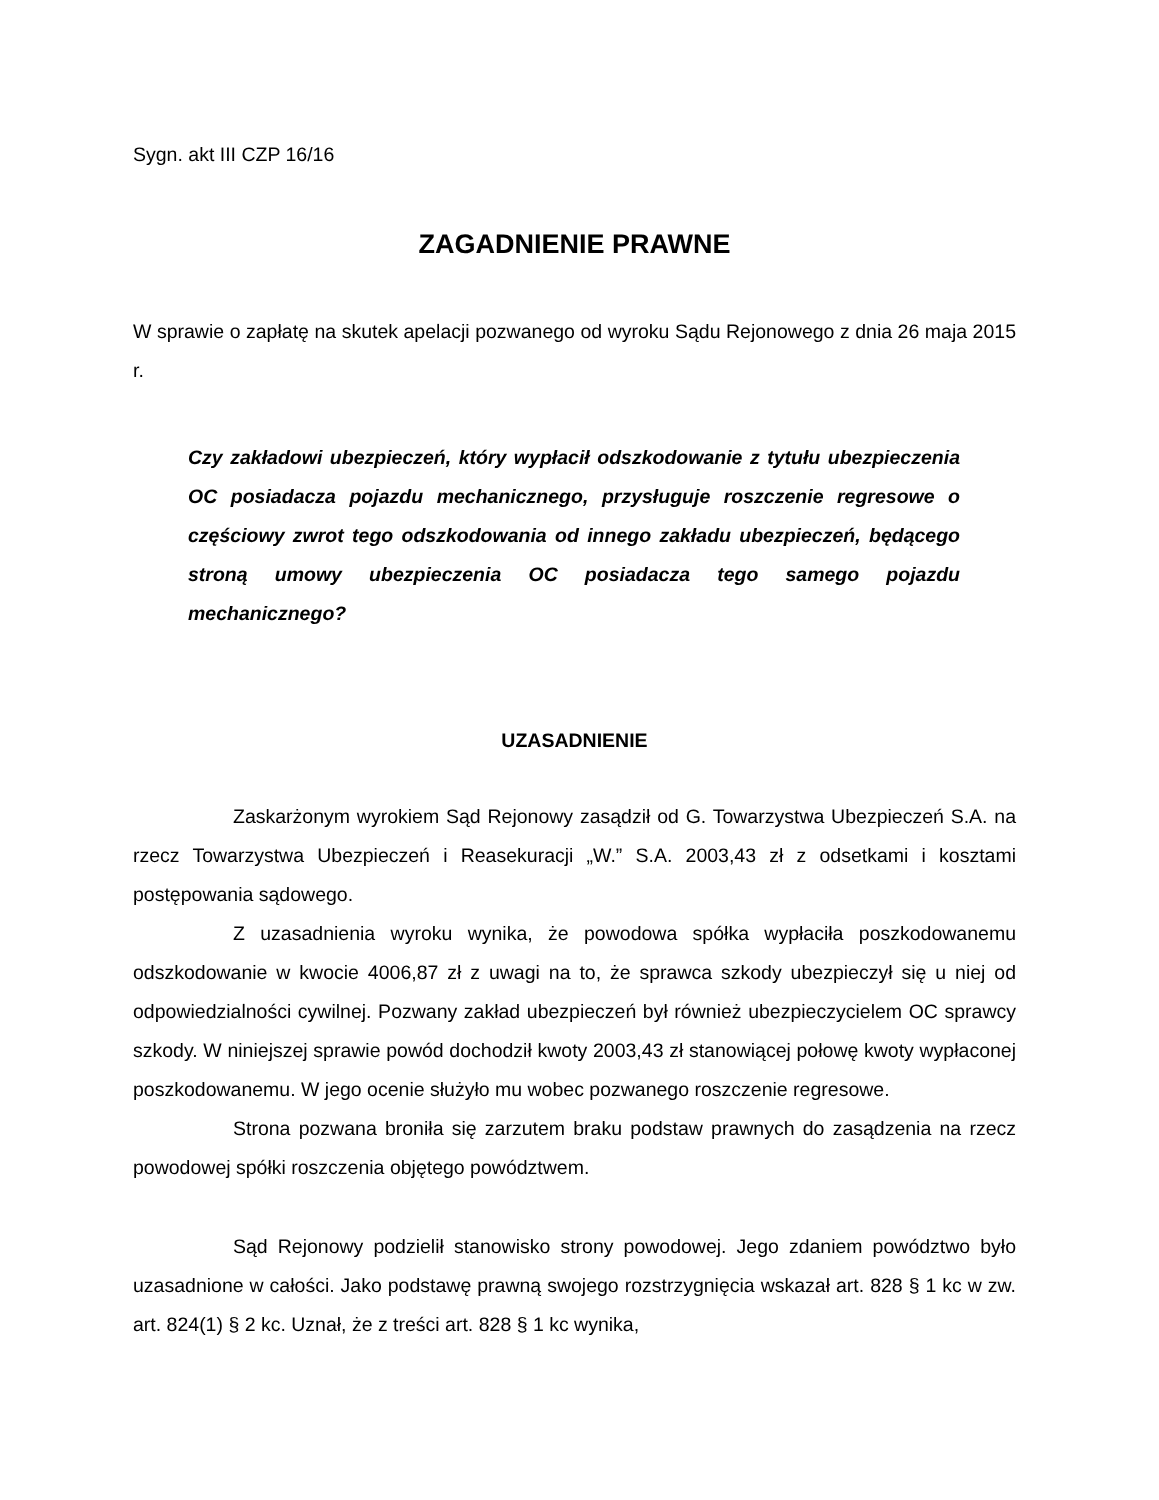Sygn. akt III CZP 16/16
ZAGADNIENIE PRAWNE
W sprawie o zapłatę na skutek apelacji pozwanego od wyroku Sądu Rejonowego z dnia 26 maja 2015 r.
Czy zakładowi ubezpieczeń, który wypłacił odszkodowanie z tytułu ubezpieczenia OC posiadacza pojazdu mechanicznego, przysługuje roszczenie regresowe o częściowy zwrot tego odszkodowania od innego zakładu ubezpieczeń, będącego stroną umowy ubezpieczenia OC posiadacza tego samego pojazdu mechanicznego?
UZASADNIENIE
Zaskarżonym wyrokiem Sąd Rejonowy zasądził od G. Towarzystwa Ubezpieczeń S.A. na rzecz Towarzystwa Ubezpieczeń i Reasekuracji „W.” S.A. 2003,43 zł z odsetkami i kosztami postępowania sądowego.
Z uzasadnienia wyroku wynika, że powodowa spółka wypłaciła poszkodowanemu odszkodowanie w kwocie 4006,87 zł z uwagi na to, że sprawca szkody ubezpieczył się u niej od odpowiedzialności cywilnej. Pozwany zakład ubezpieczeń był również ubezpieczycielem OC sprawcy szkody. W niniejszej sprawie powód dochodził kwoty 2003,43 zł stanowiącej połowę kwoty wypłaconej poszkodowanemu. W jego ocenie służyło mu wobec pozwanego roszczenie regresowe.
Strona pozwana broniła się zarzutem braku podstaw prawnych do zasądzenia na rzecz powodowej spółki roszczenia objętego powództwem.
Sąd Rejonowy podzielił stanowisko strony powodowej. Jego zdaniem powództwo było uzasadnione w całości. Jako podstawę prawną swojego rozstrzygnięcia wskazał art. 828 § 1 kc w zw. art. 824(1) § 2 kc. Uznał, że z treści art. 828 § 1 kc wynika,